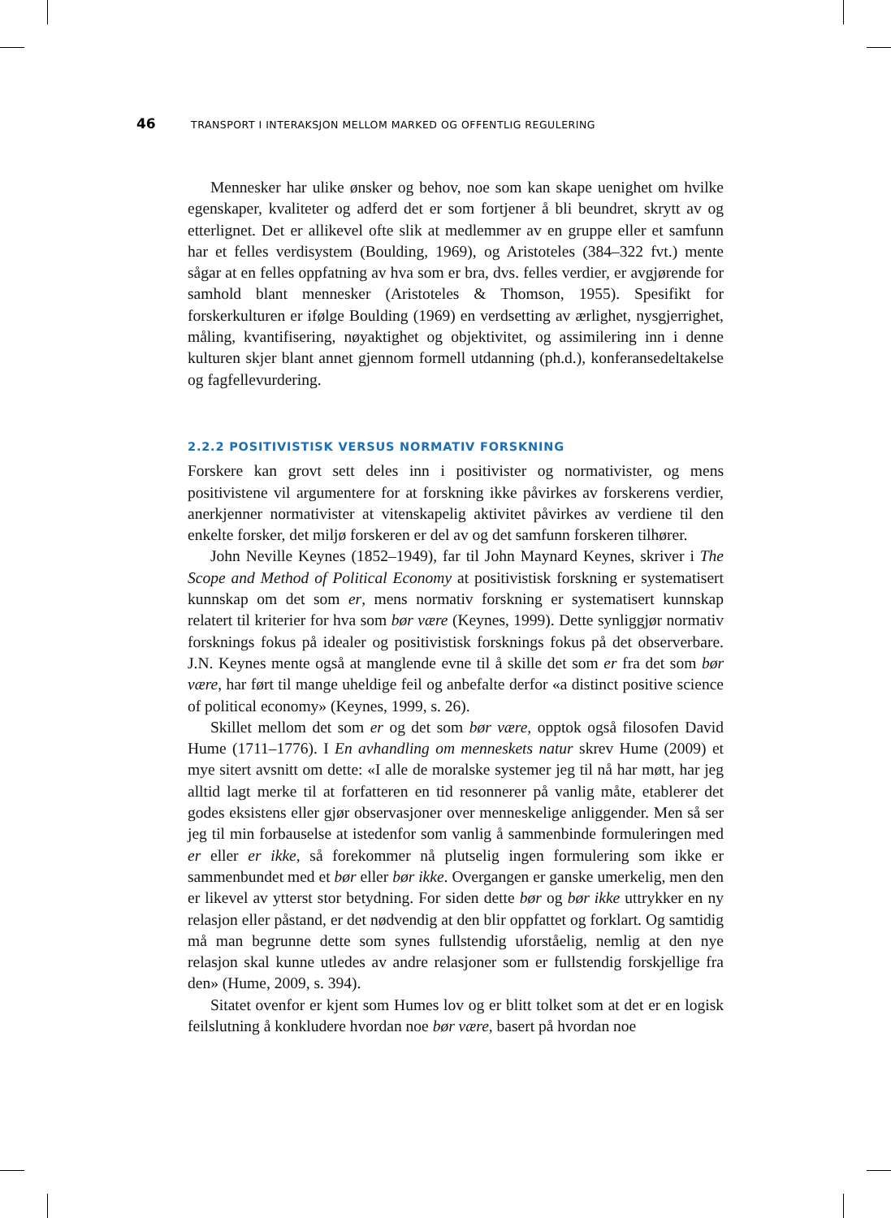46 TRANSPORT I INTERAKSJON MELLOM MARKED OG OFFENTLIG REGULERING
Mennesker har ulike ønsker og behov, noe som kan skape uenighet om hvilke egenskaper, kvaliteter og adferd det er som fortjener å bli beundret, skrytt av og etterlignet. Det er allikevel ofte slik at medlemmer av en gruppe eller et samfunn har et felles verdisystem (Boulding, 1969), og Aristoteles (384–322 fvt.) mente sågar at en felles oppfatning av hva som er bra, dvs. felles verdier, er avgjørende for samhold blant mennesker (Aristoteles & Thomson, 1955). Spesifikt for forskerkulturen er ifølge Boulding (1969) en verdsetting av ærlighet, nysgjerrighet, måling, kvantifisering, nøyaktighet og objektivitet, og assimilering inn i denne kulturen skjer blant annet gjennom formell utdanning (ph.d.), konferansedeltakelse og fagfellevurdering.
2.2.2 POSITIVISTISK VERSUS NORMATIV FORSKNING
Forskere kan grovt sett deles inn i positivister og normativister, og mens positivistene vil argumentere for at forskning ikke påvirkes av forskerens verdier, anerkjenner normativister at vitenskapelig aktivitet påvirkes av verdiene til den enkelte forsker, det miljø forskeren er del av og det samfunn forskeren tilhører.
John Neville Keynes (1852–1949), far til John Maynard Keynes, skriver i The Scope and Method of Political Economy at positivistisk forskning er systematisert kunnskap om det som er, mens normativ forskning er systematisert kunnskap relatert til kriterier for hva som bør være (Keynes, 1999). Dette synliggjør normativ forsknings fokus på idealer og positivistisk forsknings fokus på det observerbare. J.N. Keynes mente også at manglende evne til å skille det som er fra det som bør være, har ført til mange uheldige feil og anbefalte derfor «a distinct positive science of political economy» (Keynes, 1999, s. 26).
Skillet mellom det som er og det som bør være, opptok også filosofen David Hume (1711–1776). I En avhandling om menneskets natur skrev Hume (2009) et mye sitert avsnitt om dette: «I alle de moralske systemer jeg til nå har møtt, har jeg alltid lagt merke til at forfatteren en tid resonnerer på vanlig måte, etablerer det godes eksistens eller gjør observasjoner over menneskelige anliggender. Men så ser jeg til min forbauselse at istedenfor som vanlig å sammenbinde formuleringen med er eller er ikke, så forekommer nå plutselig ingen formulering som ikke er sammenbundet med et bør eller bør ikke. Overgangen er ganske umerkelig, men den er likevel av ytterst stor betydning. For siden dette bør og bør ikke uttrykker en ny relasjon eller påstand, er det nødvendig at den blir oppfattet og forklart. Og samtidig må man begrunne dette som synes fullstendig uforståelig, nemlig at den nye relasjon skal kunne utledes av andre relasjoner som er fullstendig forskjellige fra den» (Hume, 2009, s. 394).
Sitatet ovenfor er kjent som Humes lov og er blitt tolket som at det er en logisk feilslutning å konkludere hvordan noe bør være, basert på hvordan noe